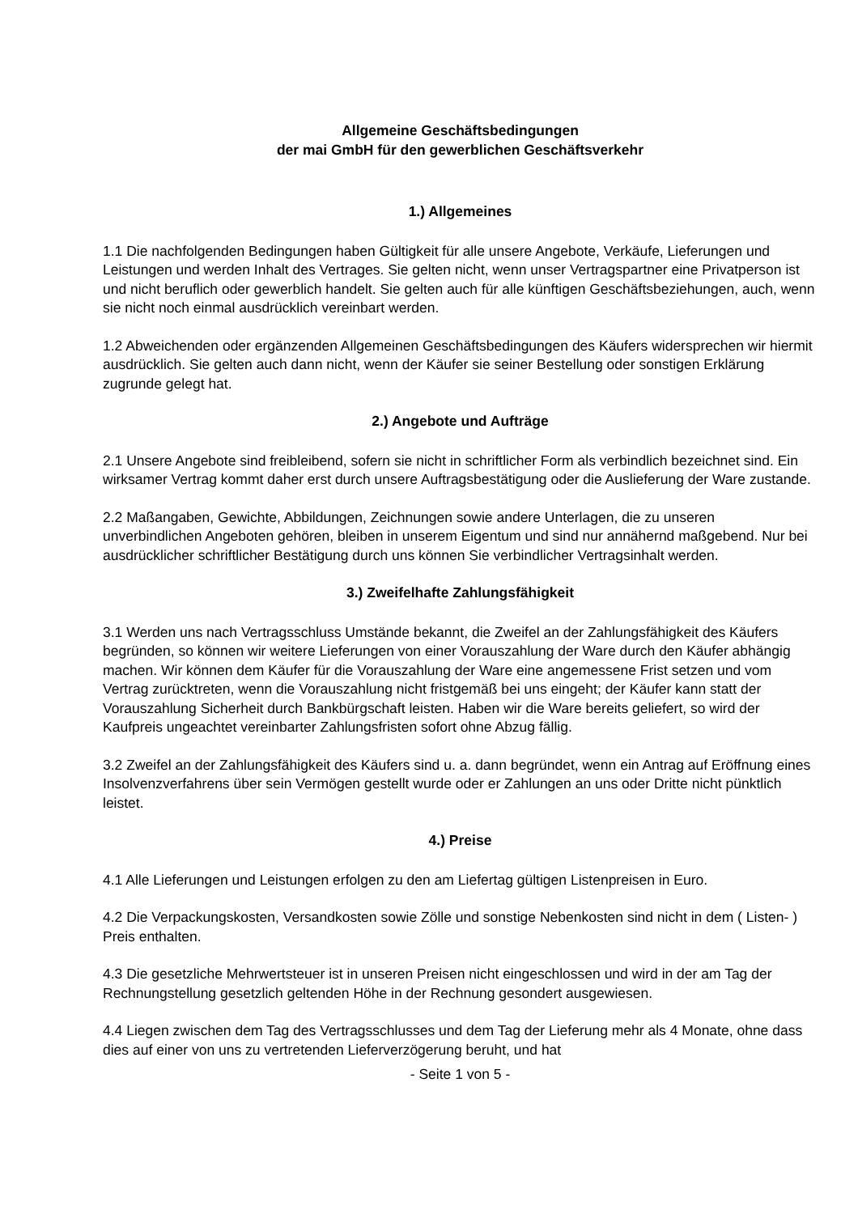Allgemeine Geschäftsbedingungen
der mai GmbH für den gewerblichen Geschäftsverkehr
1.) Allgemeines
1.1 Die nachfolgenden Bedingungen haben Gültigkeit für alle unsere Angebote, Verkäufe, Lieferungen und Leistungen und werden Inhalt des Vertrages. Sie gelten nicht, wenn unser Vertragspartner eine Privatperson ist und nicht beruflich oder gewerblich handelt. Sie gelten auch für alle künftigen Geschäftsbeziehungen, auch, wenn sie nicht noch einmal ausdrücklich vereinbart werden.
1.2 Abweichenden oder ergänzenden Allgemeinen Geschäftsbedingungen des Käufers widersprechen wir hiermit ausdrücklich. Sie gelten auch dann nicht, wenn der Käufer sie seiner Bestellung oder sonstigen Erklärung zugrunde gelegt hat.
2.) Angebote und Aufträge
2.1 Unsere Angebote sind freibleibend, sofern sie nicht in schriftlicher Form als verbindlich bezeichnet sind. Ein wirksamer Vertrag kommt daher erst durch unsere Auftragsbestätigung oder die Auslieferung der Ware zustande.
2.2 Maßangaben, Gewichte, Abbildungen, Zeichnungen sowie andere Unterlagen, die zu unseren unverbindlichen Angeboten gehören, bleiben in unserem Eigentum und sind nur annähernd maßgebend. Nur bei ausdrücklicher schriftlicher Bestätigung durch uns können Sie verbindlicher Vertragsinhalt werden.
3.) Zweifelhafte Zahlungsfähigkeit
3.1 Werden uns nach Vertragsschluss Umstände bekannt, die Zweifel an der Zahlungsfähigkeit des Käufers begründen, so können wir weitere Lieferungen von einer Vorauszahlung der Ware durch den Käufer abhängig machen. Wir können dem Käufer für die Vorauszahlung der Ware eine angemessene Frist setzen und vom Vertrag zurücktreten, wenn die Vorauszahlung nicht fristgemäß bei uns eingeht; der Käufer kann statt der Vorauszahlung Sicherheit durch Bankbürgschaft leisten. Haben wir die Ware bereits geliefert, so wird der Kaufpreis ungeachtet vereinbarter Zahlungsfristen sofort ohne Abzug fällig.
3.2 Zweifel an der Zahlungsfähigkeit des Käufers sind u. a. dann begründet, wenn ein Antrag auf Eröffnung eines Insolvenzverfahrens über sein Vermögen gestellt wurde oder er Zahlungen an uns oder Dritte nicht pünktlich leistet.
4.) Preise
4.1 Alle Lieferungen und Leistungen erfolgen zu den am Liefertag gültigen Listenpreisen in Euro.
4.2 Die Verpackungskosten, Versandkosten sowie Zölle und sonstige Nebenkosten sind nicht in dem ( Listen- ) Preis enthalten.
4.3 Die gesetzliche Mehrwertsteuer ist in unseren Preisen nicht eingeschlossen und wird in der am Tag der Rechnungstellung gesetzlich geltenden Höhe in der Rechnung gesondert ausgewiesen.
4.4 Liegen zwischen dem Tag des Vertragsschlusses und dem Tag der Lieferung mehr als 4 Monate, ohne dass dies auf einer von uns zu vertretenden Lieferverzögerung beruht, und hat
- Seite 1 von 5 -